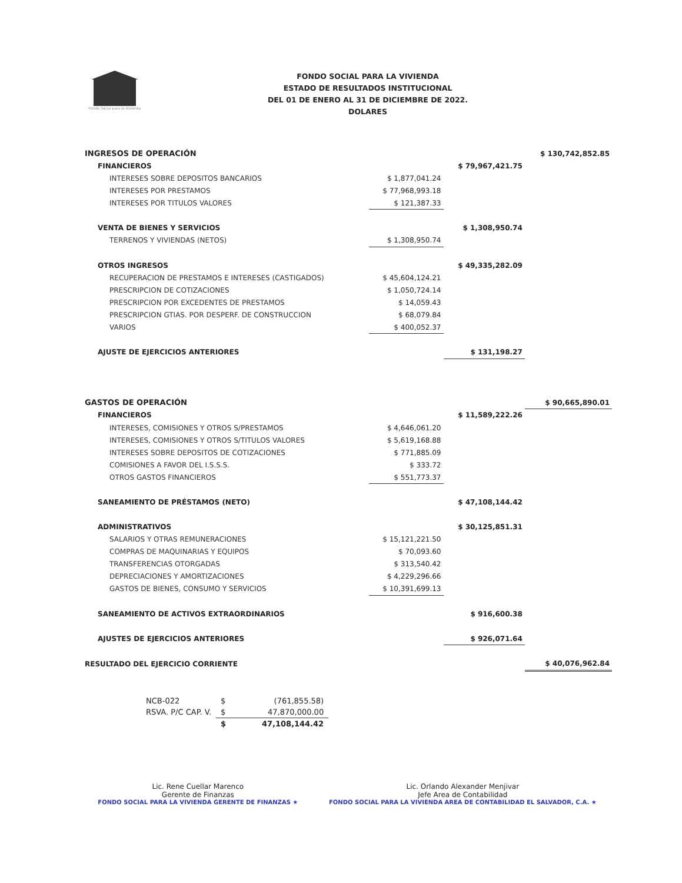Fondo Social para la Vivienda
FONDO SOCIAL PARA LA VIVIENDA
ESTADO DE RESULTADOS INSTITUCIONAL
DEL 01 DE ENERO AL 31 DE DICIEMBRE DE 2022.
DOLARES
| INGRESOS DE OPERACIÓN | | | $ 130,742,852.85 |
| FINANCIEROS | | $ 79,967,421.75 | |
| INTERESES SOBRE DEPOSITOS BANCARIOS | $ 1,877,041.24 | | |
| INTERESES POR PRESTAMOS | $ 77,968,993.18 | | |
| INTERESES POR TITULOS VALORES | $ 121,387.33 | | |
| VENTA DE BIENES Y SERVICIOS | | $ 1,308,950.74 | |
| TERRENOS Y VIVIENDAS (NETOS) | $ 1,308,950.74 | | |
| OTROS INGRESOS | | $ 49,335,282.09 | |
| RECUPERACION DE PRESTAMOS E INTERESES (CASTIGADOS) | $ 45,604,124.21 | | |
| PRESCRIPCION DE COTIZACIONES | $ 1,050,724.14 | | |
| PRESCRIPCION POR EXCEDENTES DE PRESTAMOS | $ 14,059.43 | | |
| PRESCRIPCION GTIAS. POR DESPERF. DE CONSTRUCCION | $ 68,079.84 | | |
| VARIOS | $ 400,052.37 | | |
| AJUSTE DE EJERCICIOS ANTERIORES | | $ 131,198.27 | |
| GASTOS DE OPERACIÓN | | | $ 90,665,890.01 |
| FINANCIEROS | | $ 11,589,222.26 | |
| INTERESES, COMISIONES Y OTROS S/PRESTAMOS | $ 4,646,061.20 | | |
| INTERESES, COMISIONES Y OTROS S/TITULOS VALORES | $ 5,619,168.88 | | |
| INTERESES SOBRE DEPOSITOS DE COTIZACIONES | $ 771,885.09 | | |
| COMISIONES A FAVOR DEL I.S.S.S. | $ 333.72 | | |
| OTROS GASTOS FINANCIEROS | $ 551,773.37 | | |
| SANEAMIENTO DE PRÉSTAMOS (NETO) | | $ 47,108,144.42 | |
| ADMINISTRATIVOS | | $ 30,125,851.31 | |
| SALARIOS Y OTRAS REMUNERACIONES | $ 15,121,221.50 | | |
| COMPRAS DE MAQUINARIAS Y EQUIPOS | $ 70,093.60 | | |
| TRANSFERENCIAS OTORGADAS | $ 313,540.42 | | |
| DEPRECIACIONES Y AMORTIZACIONES | $ 4,229,296.66 | | |
| GASTOS DE BIENES, CONSUMO Y SERVICIOS | $ 10,391,699.13 | | |
| SANEAMIENTO DE ACTIVOS EXTRAORDINARIOS | | $ 916,600.38 | |
| AJUSTES DE EJERCICIOS ANTERIORES | | $ 926,071.64 | |
| RESULTADO DEL EJERCICIO CORRIENTE | | | $ 40,076,962.84 |
| NCB-022 | $ | (761,855.58) |
| RSVA. P/C CAP. V. | $ | 47,870,000.00 |
| | $ | 47,108,144.42 |
Lic. Rene Cuellar Marenco
Gerente de Finanzas
FONDO SOCIAL PARA LA VIVIENDA GERENTE DE FINANZAS ★
Lic. Orlando Alexander Menjivar
Jefe Area de Contabilidad
FONDO SOCIAL PARA LA VIVIENDA AREA DE CONTABILIDAD EL SALVADOR, C.A. ★